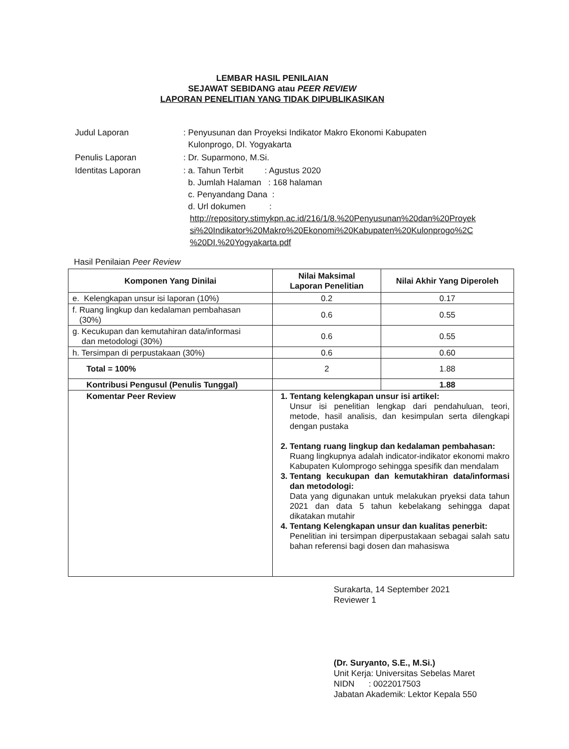LEMBAR HASIL PENILAIAN
SEJAWAT SEBIDANG atau PEER REVIEW
LAPORAN PENELITIAN YANG TIDAK DIPUBLIKASIKAN
| Judul Laporan | : Penyusunan dan Proyeksi Indikator Makro Ekonomi Kabupaten Kulonprogo, DI. Yogyakarta |
| Penulis Laporan | : Dr. Suparmono, M.Si. |
| Identitas Laporan | : a. Tahun Terbit : Agustus 2020 b. Jumlah Halaman : 168 halaman c. Penyandang Dana : d. Url dokumen : http://repository.stimykpn.ac.id/216/1/8.%20Penyusunan%20dan%20Proyek si%20Indikator%20Makro%20Ekonomi%20Kabupaten%20Kulonprogo%2C %20DI.%20Yogyakarta.pdf |
Hasil Penilaian Peer Review
| Komponen Yang Dinilai | Nilai Maksimal Laporan Penelitian | Nilai Akhir Yang Diperoleh |
| --- | --- | --- |
| e. Kelengkapan unsur isi laporan (10%) | 0.2 | 0.17 |
| f. Ruang lingkup dan kedalaman pembahasan (30%) | 0.6 | 0.55 |
| g. Kecukupan dan kemutahiran data/informasi dan metodologi (30%) | 0.6 | 0.55 |
| h. Tersimpan di perpustakaan (30%) | 0.6 | 0.60 |
| Total = 100% | 2 | 1.88 |
| Kontribusi Pengusul (Penulis Tunggal) | | 1.88 |
| Komentar Peer Review | 1. Tentang kelengkapan unsur isi artikel: Unsur isi penelitian lengkap dari pendahuluan, teori, metode, hasil analisis, dan kesimpulan serta dilengkapi dengan pustaka 2. Tentang ruang lingkup dan kedalaman pembahasan: Ruang lingkupnya adalah indicator-indikator ekonomi makro Kabupaten Kulomprogo sehingga spesifik dan mendalam 3. Tentang kecukupan dan kemutakhiran data/informasi dan metodologi: Data yang digunakan untuk melakukan pryeksi data tahun 2021 dan data 5 tahun kebelakang sehingga dapat dikatakan mutahir 4. Tentang Kelengkapan unsur dan kualitas penerbit: Penelitian ini tersimpan diperpustakaan sebagai salah satu bahan referensi bagi dosen dan mahasiswa | |
Surakarta, 14 September 2021
Reviewer 1
(Dr. Suryanto, S.E., M.Si.)
Unit Kerja: Universitas Sebelas Maret
NIDN : 0022017503
Jabatan Akademik: Lektor Kepala 550